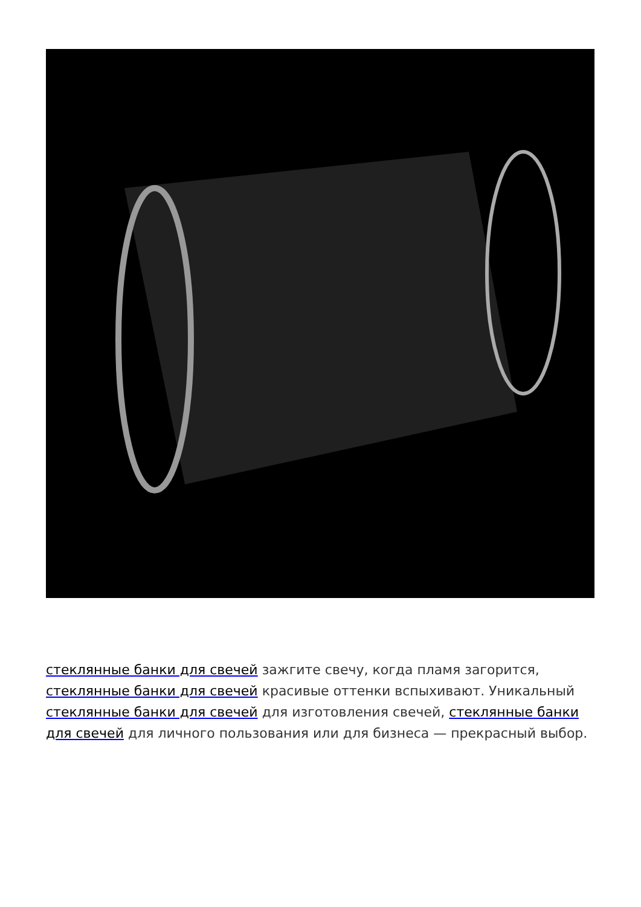стеклянные банки для свечей зажгите свечу, когда пламя загорится, стеклянные банки для свечей красивые оттенки вспыхивают. Уникальный стеклянные банки для свечей для изготовления свечей, стеклянные банки для свечей для личного пользования или для бизнеса — прекрасный выбор.